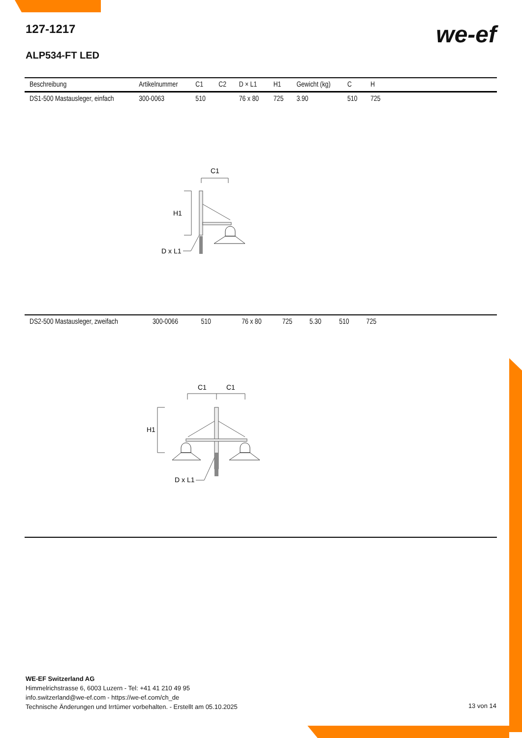127-1217
ALP534-FT LED
we-ef
| Beschreibung | Artikelnummer | C1 | C2 | D × L1 | H1 | Gewicht (kg) | C | H | |
| --- | --- | --- | --- | --- | --- | --- | --- | --- | --- |
| DS1-500 Mastausleger, einfach | 300-0063 | 510 | | 76 x 80 | 725 | 3.90 | 510 | 725 | |
C1
H1
D x L1
| DS2-500 Mastausleger, zweifach | 300-0066 | 510 | | 76 x 80 | 725 | 5.30 | 510 | 725 | |
C1
C1
H1
D x L1
WE-EF Switzerland AG
Himmelrichstrasse 6, 6003 Luzern - Tel: +41 41 210 49 95
info.switzerland@we-ef.com - https://we-ef.com/ch_de
Technische Änderungen und Irrtümer vorbehalten. - Erstellt am 05.10.2025
13 von 14